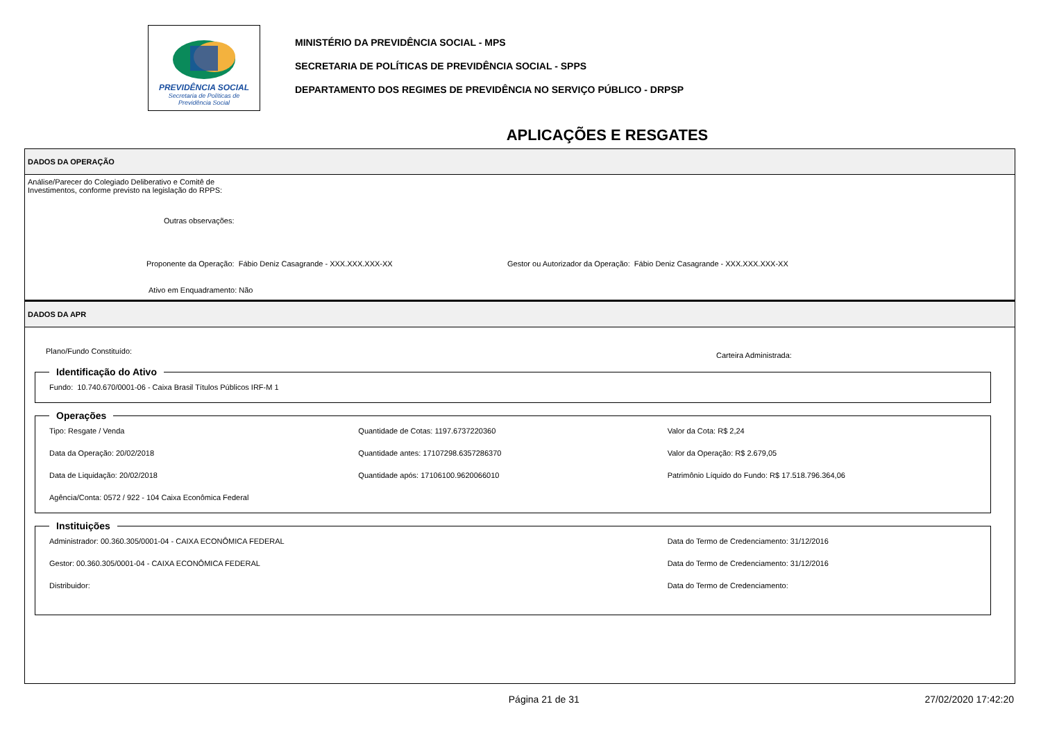PREVIDÊNCIA SOCIAL
Secretaria de Políticas de
Previdência Social
MINISTÉRIO DA PREVIDÊNCIA SOCIAL - MPS
SECRETARIA DE POLÍTICAS DE PREVIDÊNCIA SOCIAL - SPPS
DEPARTAMENTO DOS REGIMES DE PREVIDÊNCIA NO SERVIÇO PÚBLICO - DRPSP
APLICAÇÕES E RESGATES
DADOS DA OPERAÇÃO
Análise/Parecer do Colegiado Deliberativo e Comitê de
Investimentos, conforme previsto na legislação do RPPS:
Outras observações:
Proponente da Operação: Fábio Deniz Casagrande - XXX.XXX.XXX-XX Gestor ou Autorizador da Operação: Fábio Deniz Casagrande - XXX.XXX.XXX-XX
Ativo em Enquadramento: Não
DADOS DA APR
Plano/Fundo Constituído: Carteira Administrada:
Identificação do Ativo Fundo: 10.740.670/0001-06 - Caixa Brasil Títulos Públicos IRF-M 1 Operações
Tipo: Resgate / Venda Quantidade de Cotas: 1197.6737220360 Valor da Cota: R$ 2,24 Data da Operação: 20/02/2018 Quantidade antes: 17107298.6357286370 Valor da Operação: R$ 2.679,05 Data de Liquidação: 20/02/2018 Quantidade após: 17106100.9620066010 Patrimônio Líquido do Fundo: R$ 17.518.796.364,06 Agência/Conta: 0572 / 922 - 104 Caixa Econômica Federal
Instituições
Administrador: 00.360.305/0001-04 - CAIXA ECONÔMICA FEDERAL Data do Termo de Credenciamento: 31/12/2016 Gestor: 00.360.305/0001-04 - CAIXA ECONÔMICA FEDERAL Data do Termo de Credenciamento: 31/12/2016 Distribuidor: Data do Termo de Credenciamento:
Página 21 de 31 27/02/2020 17:42:20